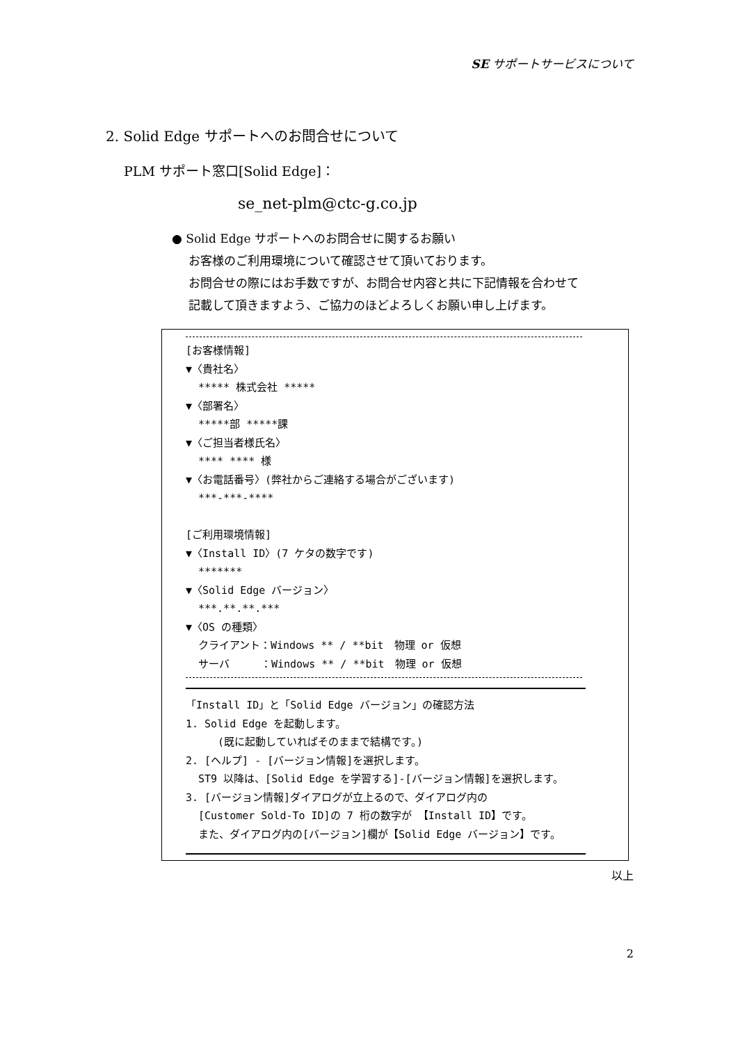SE サポートサービスについて
2. Solid Edge サポートへのお問合せについて
PLM サポート窓口[Solid Edge]：
se_net-plm@ctc-g.co.jp
● Solid Edge サポートへのお問合せに関するお願い
お客様のご利用環境について確認させて頂いております。
お問合せの際にはお手数ですが、お問合せ内容と共に下記情報を合わせて
記載して頂きますよう、ご協力のほどよろしくお願い申し上げます。
[お客様情報]
▼〈貴社名〉
***** 株式会社 *****
▼〈部署名〉
*****部 *****課
▼〈ご担当者様氏名〉
**** **** 様
▼〈お電話番号〉(弊社からご連絡する場合がございます)
***-***-****
[ご利用環境情報]
▼〈Install ID〉(7 ケタの数字です)
*******
▼〈Solid Edge バージョン〉
***.**.**.***
▼〈OS の種類〉
クライアント：Windows ** / **bit　物理 or 仮想
サーバ　　　：Windows ** / **bit　物理 or 仮想
「Install ID」と「Solid Edge バージョン」の確認方法
1. Solid Edge を起動します。
(既に起動していればそのままで結構です。)
2. [ヘルプ] - [バージョン情報]を選択します。
ST9 以降は、[Solid Edge を学習する]-[バージョン情報]を選択します。
3. [バージョン情報]ダイアログが立上るので、ダイアログ内の
[Customer Sold-To ID]の 7 桁の数字が 【Install ID】です。
また、ダイアログ内の[バージョン]欄が【Solid Edge バージョン】です。
以上
2